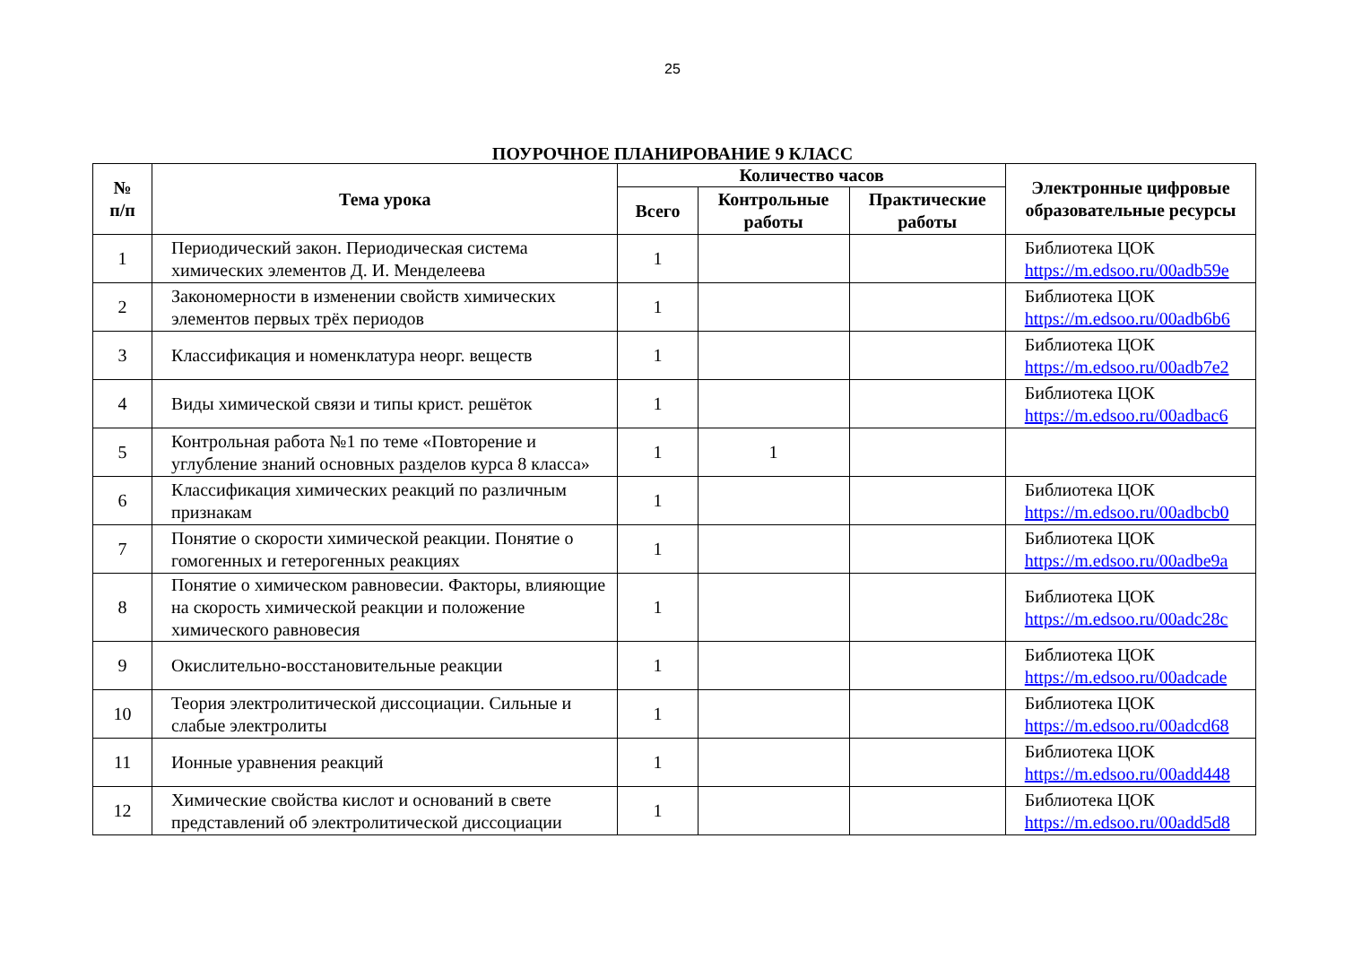25
ПОУРОЧНОЕ ПЛАНИРОВАНИЕ 9 КЛАСС
| № п/п | Тема урока | Количество часов | | | Электронные цифровые образовательные ресурсы |
| --- | --- | --- | --- | --- | --- |
| | | Всего | Контрольные работы | Практические работы | |
| 1 | Периодический закон. Периодическая система химических элементов Д. И. Менделеева | 1 | | | Библиотека ЦОК https://m.edsoo.ru/00adb59e |
| 2 | Закономерности в изменении свойств химических элементов первых трёх периодов | 1 | | | Библиотека ЦОК https://m.edsoo.ru/00adb6b6 |
| 3 | Классификация и номенклатура неорг. веществ | 1 | | | Библиотека ЦОК https://m.edsoo.ru/00adb7e2 |
| 4 | Виды химической связи и типы крист. решёток | 1 | | | Библиотека ЦОК https://m.edsoo.ru/00adbac6 |
| 5 | Контрольная работа №1 по теме «Повторение и углубление знаний основных разделов курса 8 класса» | 1 | 1 | | |
| 6 | Классификация химических реакций по различным признакам | 1 | | | Библиотека ЦОК https://m.edsoo.ru/00adbcb0 |
| 7 | Понятие о скорости химической реакции. Понятие о гомогенных и гетерогенных реакциях | 1 | | | Библиотека ЦОК https://m.edsoo.ru/00adbe9a |
| 8 | Понятие о химическом равновесии. Факторы, влияющие на скорость химической реакции и положение химического равновесия | 1 | | | Библиотека ЦОК https://m.edsoo.ru/00adc28c |
| 9 | Окислительно-восстановительные реакции | 1 | | | Библиотека ЦОК https://m.edsoo.ru/00adcade |
| 10 | Теория электролитической диссоциации. Сильные и слабые электролиты | 1 | | | Библиотека ЦОК https://m.edsoo.ru/00adcd68 |
| 11 | Ионные уравнения реакций | 1 | | | Библиотека ЦОК https://m.edsoo.ru/00add448 |
| 12 | Химические свойства кислот и оснований в свете представлений об электролитической диссоциации | 1 | | | Библиотека ЦОК https://m.edsoo.ru/00add5d8 |